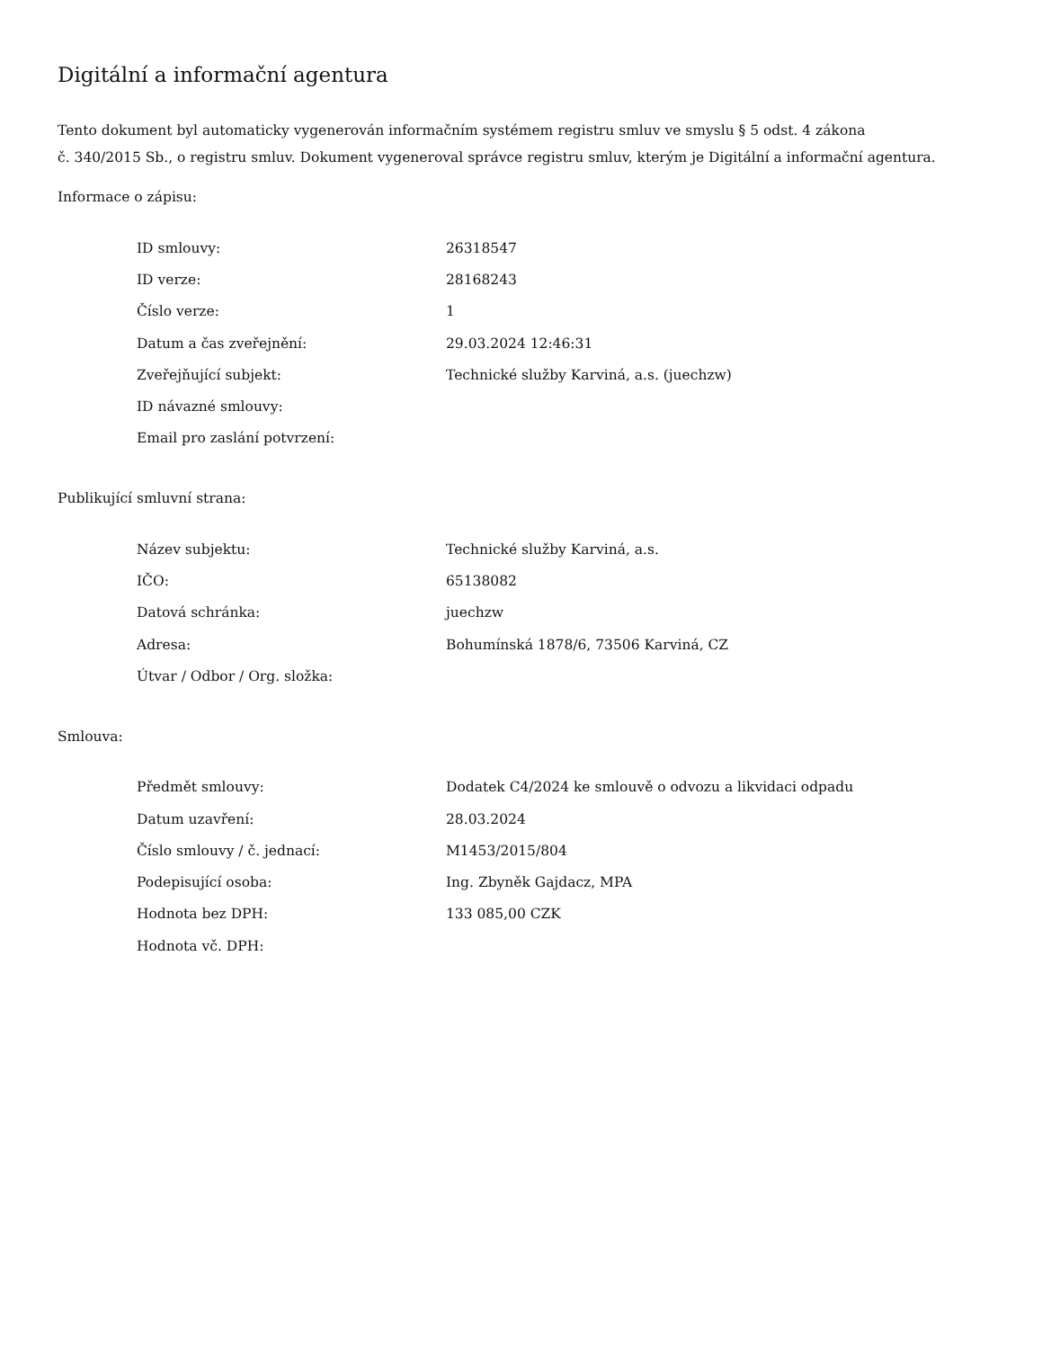Digitální a informační agentura
Tento dokument byl automaticky vygenerován informačním systémem registru smluv ve smyslu § 5 odst. 4 zákona
č. 340/2015 Sb., o registru smluv. Dokument vygeneroval správce registru smluv, kterým je Digitální a informační agentura.
Informace o zápisu:
| ID smlouvy: | 26318547 |
| ID verze: | 28168243 |
| Číslo verze: | 1 |
| Datum a čas zveřejnění: | 29.03.2024 12:46:31 |
| Zveřejňující subjekt: | Technické služby Karviná, a.s. (juechzw) |
| ID návazné smlouvy: | |
| Email pro zaslání potvrzení: | |
Publikující smluvní strana:
| Název subjektu: | Technické služby Karviná, a.s. |
| IČO: | 65138082 |
| Datová schránka: | juechzw |
| Adresa: | Bohumínská 1878/6, 73506 Karviná, CZ |
| Útvar / Odbor / Org. složka: | |
Smlouva:
| Předmět smlouvy: | Dodatek C4/2024 ke smlouvě o odvozu a likvidaci odpadu |
| Datum uzavření: | 28.03.2024 |
| Číslo smlouvy / č. jednací: | M1453/2015/804 |
| Podepisující osoba: | Ing. Zbyněk Gajdacz, MPA |
| Hodnota bez DPH: | 133 085,00 CZK |
| Hodnota vč. DPH: | |